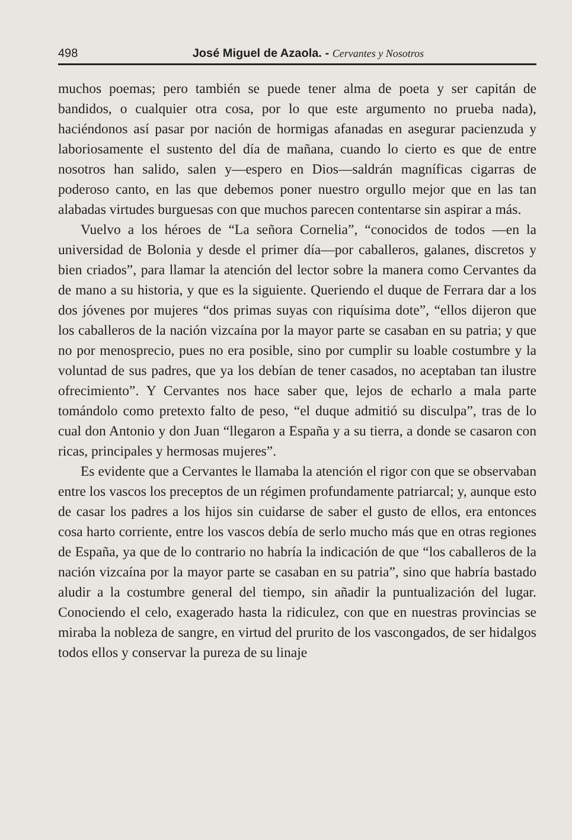498 José Miguel de Azaola. - Cervantes y Nosotros
muchos poemas; pero también se puede tener alma de poeta y ser capitán de bandidos, o cualquier otra cosa, por lo que este argumento no prueba nada), haciéndonos así pasar por nación de hormigas afanadas en asegurar pacienzuda y laboriosamente el sustento del día de mañana, cuando lo cierto es que de entre nosotros han salido, salen y—espero en Dios—saldrán magníficas cigarras de poderoso canto, en las que debemos poner nuestro orgullo mejor que en las tan alabadas virtudes burguesas con que muchos parecen contentarse sin aspirar a más.
Vuelvo a los héroes de “La señora Cornelia”, “conocidos de todos —en la universidad de Bolonia y desde el primer día—por caballeros, galanes, discretos y bien criados”, para llamar la atención del lector sobre la manera como Cervantes da de mano a su historia, y que es la siguiente. Queriendo el duque de Ferrara dar a los dos jóvenes por mujeres “dos primas suyas con riquísima dote”, “ellos dijeron que los caballeros de la nación vizcaína por la mayor parte se casaban en su patria; y que no por menosprecio, pues no era posible, sino por cumplir su loable costumbre y la voluntad de sus padres, que ya los debían de tener casados, no aceptaban tan ilustre ofrecimiento”. Y Cervantes nos hace saber que, lejos de echarlo a mala parte tomándolo como pretexto falto de peso, “el duque admitió su disculpa”, tras de lo cual don Antonio y don Juan “llegaron a España y a su tierra, a donde se casaron con ricas, principales y hermosas mujeres”.
Es evidente que a Cervantes le llamaba la atención el rigor con que se observaban entre los vascos los preceptos de un régimen profundamente patriarcal; y, aunque esto de casar los padres a los hijos sin cuidarse de saber el gusto de ellos, era entonces cosa harto corriente, entre los vascos debía de serlo mucho más que en otras regiones de España, ya que de lo contrario no habría la indicación de que “los caballeros de la nación vizcaína por la mayor parte se casaban en su patria”, sino que habría bastado aludir a la costumbre general del tiempo, sin añadir la puntualización del lugar. Conociendo el celo, exagerado hasta la ridiculez, con que en nuestras provincias se miraba la nobleza de sangre, en virtud del prurito de los vascongados, de ser hidalgos todos ellos y conservar la pureza de su linaje